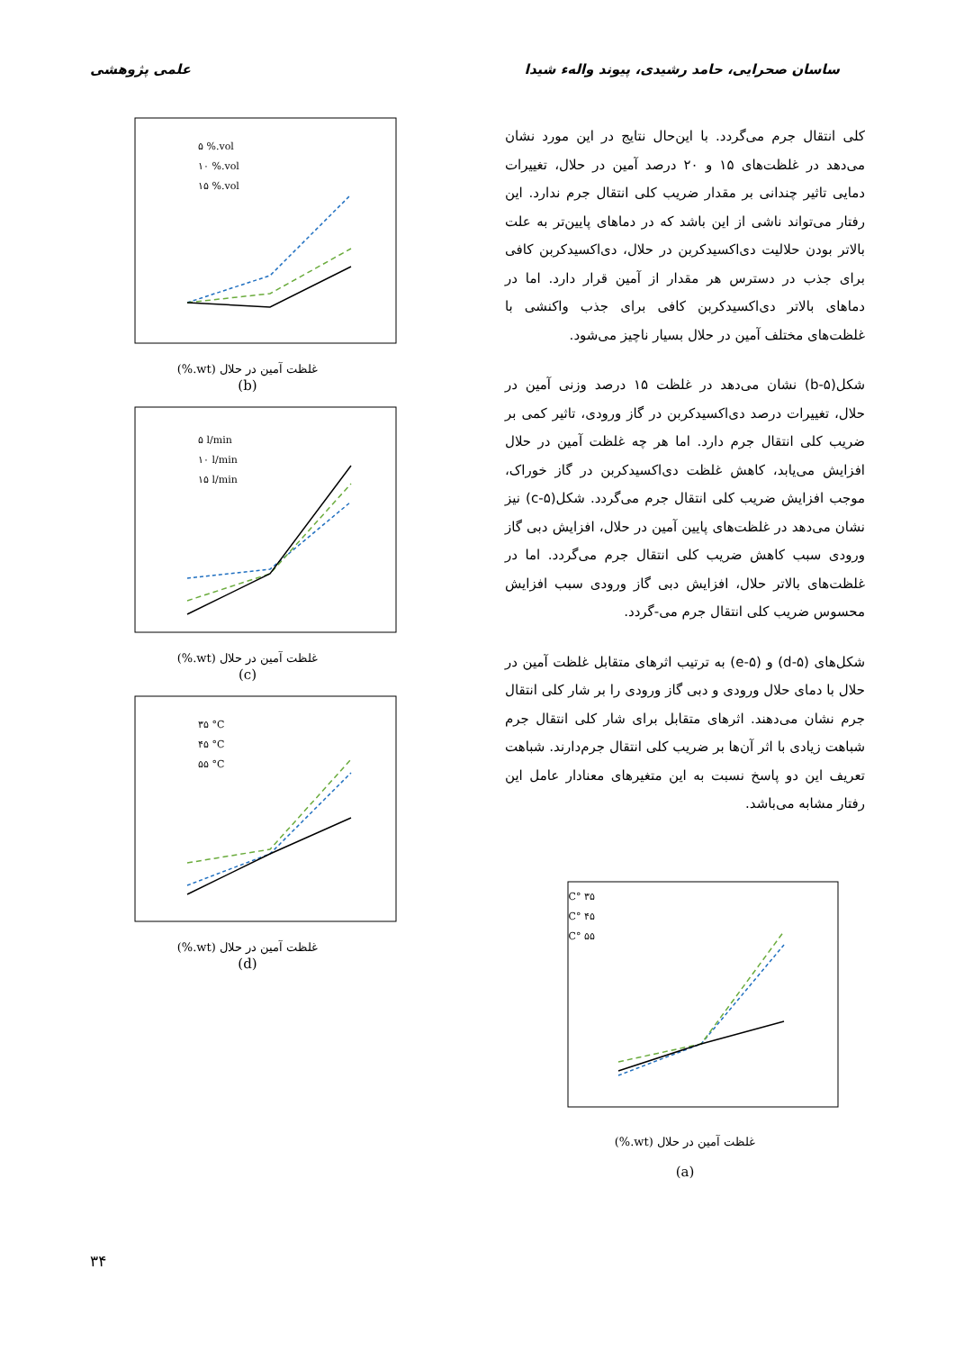علمی پژوهشی ساسان صحرایی، حامد رشیدی، پیوند والهء شیدا
کلی انتقال جرم می‌گردد. با این‌حال نتایج در این مورد نشان می‌دهد در غلظت‌های ۱۵ و ۲۰ درصد آمین در حلال، تغییرات دمایی تاثیر چندانی بر مقدار ضریب کلی انتقال جرم ندارد. این رفتار می‌تواند ناشی از این باشد که در دماهای پایین‌تر به علت بالاتر بودن حلالیت دی‌اکسیدکربن در حلال، دی‌اکسیدکربن کافی برای جذب در دسترس هر مقدار از آمین قرار دارد. اما در دماهای بالاتر دی‌اکسیدکربن کافی برای جذب واکنشی با غلظت‌های مختلف آمین در حلال بسیار ناچیز می‌شود.
شکل(b-۵) نشان می‌دهد در غلظت ۱۵ درصد وزنی آمین در حلال، تغییرات درصد دی‌اکسیدکربن در گاز ورودی، تاثیر کمی بر ضریب کلی انتقال جرم دارد. اما هر چه غلظت آمین در حلال افزایش می‌یابد، کاهش غلظت دی‌اکسیدکربن در گاز خوراک، موجب افزایش ضریب کلی انتقال جرم می‌گردد. شکل(c-۵) نیز نشان می‌دهد در غلظت‌های پایین آمین در حلال، افزایش دبی گاز ورودی سبب کاهش ضریب کلی انتقال جرم می‌گردد. اما در غلظت‌های بالاتر حلال، افزایش دبی گاز ورودی سبب افزایش محسوس ضریب کلی انتقال جرم می-گردد.
شکل‌های (d-۵) و (e-۵) به ترتیب اثرهای متقابل غلظت آمین در حلال با دمای حلال ورودی و دبی گاز ورودی را بر شار کلی انتقال جرم نشان می‌دهند. اثرهای متقابل برای شار کلی انتقال جرم شباهت زیادی با اثر آن‌ها بر ضریب کلی انتقال جرم‌دارند. شباهت تعریف این دو پاسخ نسبت به این متغیرهای معنادار عامل این رفتار مشابه می‌باشد.
۳۵ °C
۴۵ °C
۵۵ °C
غلظت آمین در حلال (wt.%)
(a)
۵ %.vol
۱۰ %.vol
۱۵ %.vol
غلظت آمین در حلال (wt.%)
(b)
۵ l/min
۱۰ l/min
۱۵ l/min
غلظت آمین در حلال (wt.%)
(c)
۳۵ °C
۴۵ °C
۵۵ °C
غلظت آمین در حلال (wt.%)
(d)
۳۴